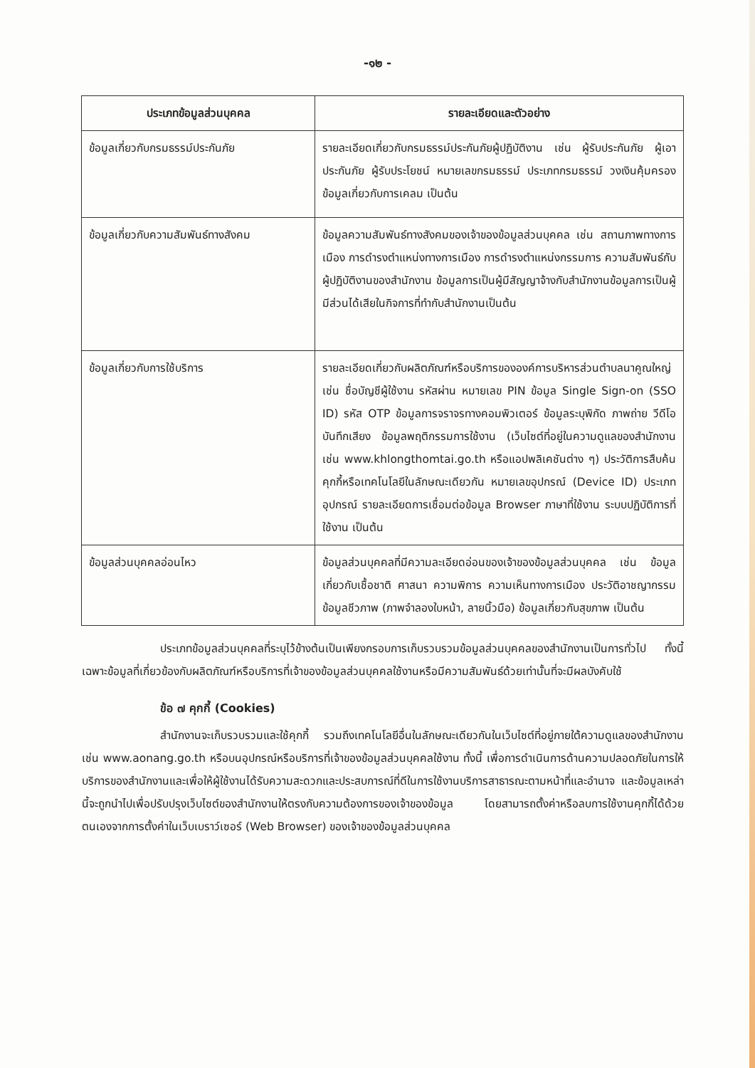-๑๒ -
| ประเภทข้อมูลส่วนบุคคล | รายละเอียดและตัวอย่าง |
| --- | --- |
| ข้อมูลเกี่ยวกับกรมธรรม์ประกันภัย | รายละเอียดเกี่ยวกับกรมธรรม์ประกันภัยผู้ปฏิบัติงาน เช่น ผู้รับประกันภัย ผู้เอาประกันภัย ผู้รับประโยชน์ หมายเลขกรมธรรม์ ประเภทกรมธรรม์ วงเงินคุ้มครอง ข้อมูลเกี่ยวกับการเคลม เป็นต้น |
| ข้อมูลเกี่ยวกับความสัมพันธ์ทางสังคม | ข้อมูลความสัมพันธ์ทางสังคมของเจ้าของข้อมูลส่วนบุคคล เช่น สถานภาพทางการเมือง การดำรงตำแหน่งทางการเมือง การดำรงตำแหน่งกรรมการ ความสัมพันธ์กับผู้ปฏิบัติงานของสำนักงาน ข้อมูลการเป็นผู้มีสัญญาจ้างกับสำนักงานข้อมูลการเป็นผู้มีส่วนได้เสียในกิจการที่ทำกับสำนักงานเป็นต้น |
| ข้อมูลเกี่ยวกับการใช้บริการ | รายละเอียดเกี่ยวกับผลิตภัณฑ์หรือบริการขององค์การบริหารส่วนตำบลนาคูณใหญ่ เช่น ชื่อบัญชีผู้ใช้งาน รหัสผ่าน หมายเลข PIN ข้อมูล Single Sign-on (SSO ID) รหัส OTP ข้อมูลการจราจรทางคอมพิวเตอร์ ข้อมูลระบุพิกัด ภาพถ่าย วีดีโอ บันทึกเสียง ข้อมูลพฤติกรรมการใช้งาน (เว็บไซต์ที่อยู่ในความดูแลของสำนักงาน เช่น www.khlongthomtai.go.th หรือแอปพลิเคชันต่าง ๆ) ประวัติการสืบค้น คุกกี้หรือเทคโนโลยีในลักษณะเดียวกัน หมายเลขอุปกรณ์ (Device ID) ประเภทอุปกรณ์ รายละเอียดการเชื่อมต่อข้อมูล Browser ภาษาที่ใช้งาน ระบบปฏิบัติการที่ใช้งาน เป็นต้น |
| ข้อมูลส่วนบุคคลอ่อนไหว | ข้อมูลส่วนบุคคลที่มีความละเอียดอ่อนของเจ้าของข้อมูลส่วนบุคคล เช่น ข้อมูลเกี่ยวกับเชื้อชาติ ศาสนา ความพิการ ความเห็นทางการเมือง ประวัติอาชญากรรม ข้อมูลชีวภาพ (ภาพจำลองใบหน้า, ลายนิ้วมือ) ข้อมูลเกี่ยวกับสุขภาพ เป็นต้น |
ประเภทข้อมูลส่วนบุคคลที่ระบุไว้ข้างต้นเป็นเพียงกรอบการเก็บรวบรวมข้อมูลส่วนบุคคลของสำนักงานเป็นการทั่วไป ทั้งนี้ เฉพาะข้อมูลที่เกี่ยวข้องกับผลิตภัณฑ์หรือบริการที่เจ้าของข้อมูลส่วนบุคคลใช้งานหรือมีความสัมพันธ์ด้วยเท่านั้นที่จะมีผลบังคับใช้
ข้อ ๗ คุกกี้ (Cookies)
สำนักงานจะเก็บรวบรวมและใช้คุกกี้ รวมถึงเทคโนโลยีอื่นในลักษณะเดียวกันในเว็บไซต์ที่อยู่ภายใต้ความดูแลของสำนักงาน เช่น www.aonang.go.th หรือบนอุปกรณ์หรือบริการที่เจ้าของข้อมูลส่วนบุคคลใช้งาน ทั้งนี้ เพื่อการดำเนินการด้านความปลอดภัยในการให้บริการของสำนักงานและเพื่อให้ผู้ใช้งานได้รับความสะดวกและประสบการณ์ที่ดีในการใช้งานบริการสาธารณะตามหน้าที่และอำนาจ และข้อมูลเหล่านี้จะถูกนำไปเพื่อปรับปรุงเว็บไซต์ของสำนักงานให้ตรงกับความต้องการของเจ้าของข้อมูล โดยสามารถตั้งค่าหรือลบการใช้งานคุกกี้ได้ด้วยตนเองจากการตั้งค่าในเว็บเบราว์เซอร์ (Web Browser) ของเจ้าของข้อมูลส่วนบุคคล